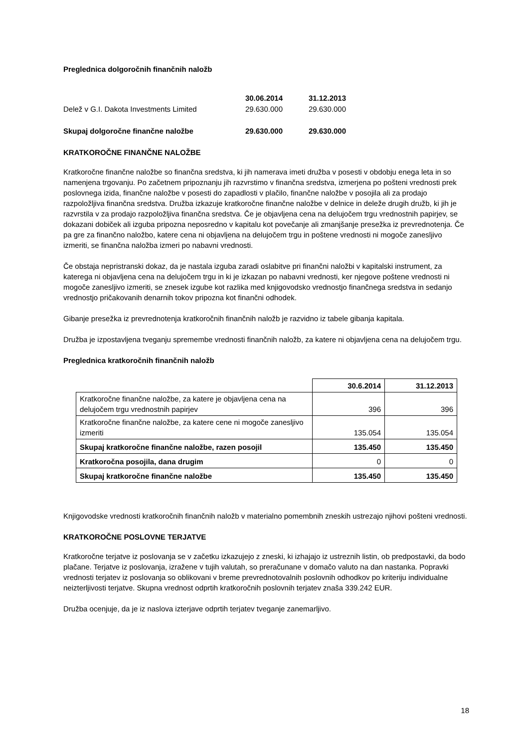Preglednica dolgoročnih finančnih naložb
| | 30.06.2014 | 31.12.2013 |
| Delež v G.I. Dakota Investments Limited | 29.630.000 | 29.630.000 |
| Skupaj dolgoročne finančne naložbe | 29.630.000 | 29.630.000 |
KRATKOROČNE FINANČNE NALOŽBE
Kratkoročne finančne naložbe so finančna sredstva, ki jih namerava imeti družba v posesti v obdobju enega leta in so namenjena trgovanju. Po začetnem pripoznanju jih razvrstimo v finančna sredstva, izmerjena po pošteni vrednosti prek poslovnega izida, finančne naložbe v posesti do zapadlosti v plačilo, finančne naložbe v posojila ali za prodajo razpoložljiva finančna sredstva. Družba izkazuje kratkoročne finančne naložbe v delnice in deleže drugih družb, ki jih je razvrstila v za prodajo razpoložljiva finančna sredstva. Če je objavljena cena na delujočem trgu vrednostnih papirjev, se dokazani dobiček ali izguba pripozna neposredno v kapitalu kot povečanje ali zmanjšanje presežka iz prevrednotenja. Če pa gre za finančno naložbo, katere cena ni objavljena na delujočem trgu in poštene vrednosti ni mogoče zanesljivo izmeriti, se finančna naložba izmeri po nabavni vrednosti.
Če obstaja nepristranski dokaz, da je nastala izguba zaradi oslabitve pri finančni naložbi v kapitalski instrument, za katerega ni objavljena cena na delujočem trgu in ki je izkazan po nabavni vrednosti, ker njegove poštene vrednosti ni mogoče zanesljivo izmeriti, se znesek izgube kot razlika med knjigovodsko vrednostjo finančnega sredstva in sedanjo vrednostjo pričakovanih denarnih tokov pripozna kot finančni odhodek.
Gibanje presežka iz prevrednotenja kratkoročnih finančnih naložb je razvidno iz tabele gibanja kapitala.
Družba je izpostavljena tveganju spremembe vrednosti finančnih naložb, za katere ni objavljena cena na delujočem trgu.
Preglednica kratkoročnih finančnih naložb
| | 30.6.2014 | 31.12.2013 |
| Kratkoročne finančne naložbe, za katere je objavljena cena na delujočem trgu vrednostnih papirjev | 396 | 396 |
| Kratkoročne finančne naložbe, za katere cene ni mogoče zanesljivo izmeriti | 135.054 | 135.054 |
| Skupaj kratkoročne finančne naložbe, razen posojil | 135.450 | 135.450 |
| Kratkoročna posojila, dana drugim | 0 | 0 |
| Skupaj kratkoročne finančne naložbe | 135.450 | 135.450 |
Knjigovodske vrednosti kratkoročnih finančnih naložb v materialno pomembnih zneskih ustrezajo njihovi pošteni vrednosti.
KRATKOROČNE POSLOVNE TERJATVE
Kratkoročne terjatve iz poslovanja se v začetku izkazujejo z zneski, ki izhajajo iz ustreznih listin, ob predpostavki, da bodo plačane. Terjatve iz poslovanja, izražene v tujih valutah, so preračunane v domačo valuto na dan nastanka. Popravki vrednosti terjatev iz poslovanja so oblikovani v breme prevrednotovalnih poslovnih odhodkov po kriteriju individualne neizterljivosti terjatve. Skupna vrednost odprtih kratkoročnih poslovnih terjatev znaša 339.242 EUR.
Družba ocenjuje, da je iz naslova izterjave odprtih terjatev tveganje zanemarljivo.
18